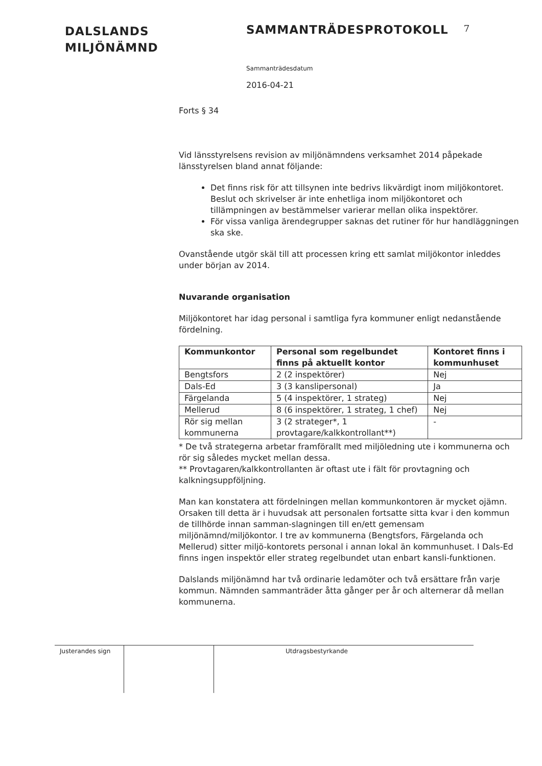DALSLANDS
MILJÖNÄMND
SAMMANTRÄDESPROTOKOLL
7
Sammanträdesdatum
2016-04-21
Forts § 34
Vid länsstyrelsens revision av miljönämndens verksamhet 2014 påpekade länsstyrelsen bland annat följande:
Det finns risk för att tillsynen inte bedrivs likvärdigt inom miljökontoret. Beslut och skrivelser är inte enhetliga inom miljökontoret och tillämpningen av bestämmelser varierar mellan olika inspektörer.
För vissa vanliga ärendegrupper saknas det rutiner för hur handläggningen ska ske.
Ovanstående utgör skäl till att processen kring ett samlat miljökontor inleddes under början av 2014.
Nuvarande organisation
Miljökontoret har idag personal i samtliga fyra kommuner enligt nedanstående fördelning.
| Kommunkontor | Personal som regelbundet finns på aktuellt kontor | Kontoret finns i kommunhuset |
| --- | --- | --- |
| Bengtsfors | 2 (2 inspektörer) | Nej |
| Dals-Ed | 3 (3 kanslipersonal) | Ja |
| Färgelanda | 5 (4 inspektörer, 1 strateg) | Nej |
| Mellerud | 8 (6 inspektörer, 1 strateg, 1 chef) | Nej |
| Rör sig mellan kommunerna | 3 (2 strateger*, 1 provtagare/kalkkontrollant**) | - |
* De två strategerna arbetar framförallt med miljöledning ute i kommunerna och rör sig således mycket mellan dessa.
** Provtagaren/kalkkontrollanten är oftast ute i fält för provtagning och kalkningsuppföljning.
Man kan konstatera att fördelningen mellan kommunkontoren är mycket ojämn. Orsaken till detta är i huvudsak att personalen fortsatte sitta kvar i den kommun de tillhörde innan samman-slagningen till en/ett gemensam miljönämnd/miljökontor. I tre av kommunerna (Bengtsfors, Färgelanda och Mellerud) sitter miljö-kontorets personal i annan lokal än kommunhuset. I Dals-Ed finns ingen inspektör eller strateg regelbundet utan enbart kansli-funktionen.
Dalslands miljönämnd har två ordinarie ledamöter och två ersättare från varje kommun. Nämnden sammanträder åtta gånger per år och alternerar då mellan kommunerna.
Justerandes sign
Utdragsbestyrkande